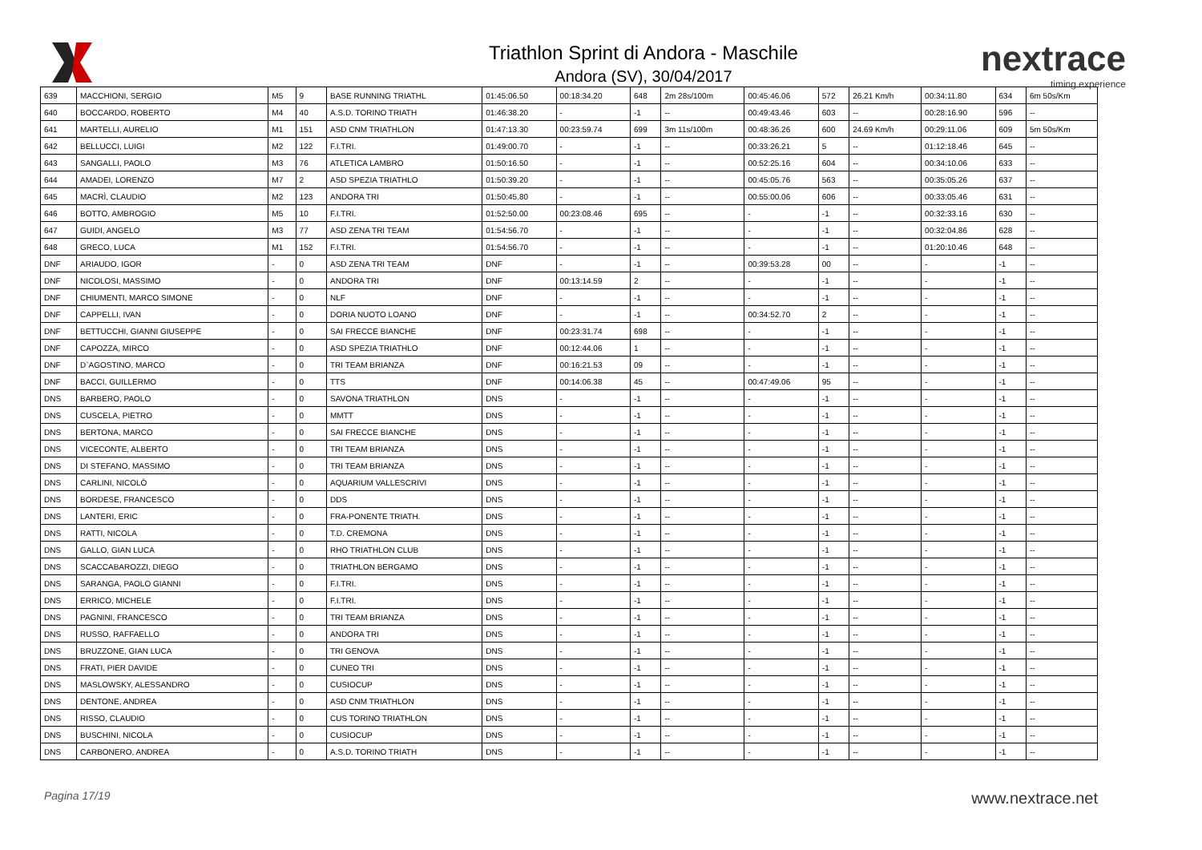Triathlon Sprint di Andora - Maschile
Andora (SV), 30/04/2017
nextrace
timing experience
| 639 | MACCHIONI, SERGIO | M5 | 9 | BASE RUNNING TRIATHL | 01:45:06.50 | 00:18:34.20 | 648 | 2m 28s/100m | 00:45:46.06 | 572 | 26.21 Km/h | 00:34:11.80 | 634 | 6m 50s/Km |
| 640 | BOCCARDO, ROBERTO | M4 | 40 | A.S.D. TORINO TRIATH | 01:46:38.20 | - | -1 | -- | 00:49:43.46 | 603 | -- | 00:28:16.90 | 596 | -- |
| 641 | MARTELLI, AURELIO | M1 | 151 | ASD CNM TRIATHLON | 01:47:13.30 | 00:23:59.74 | 699 | 3m 11s/100m | 00:48:36.26 | 600 | 24.69 Km/h | 00:29:11.06 | 609 | 5m 50s/Km |
| 642 | BELLUCCI, LUIGI | M2 | 122 | F.I.TRI. | 01:49:00.70 | - | -1 | -- | 00:33:26.21 | 5 | -- | 01:12:18.46 | 645 | -- |
| 643 | SANGALLI, PAOLO | M3 | 76 | ATLETICA LAMBRO | 01:50:16.50 | - | -1 | -- | 00:52:25.16 | 604 | -- | 00:34:10.06 | 633 | -- |
| 644 | AMADEI, LORENZO | M7 | 2 | ASD SPEZIA TRIATHLO | 01:50:39.20 | - | -1 | -- | 00:45:05.76 | 563 | -- | 00:35:05.26 | 637 | -- |
| 645 | MACRÌ, CLAUDIO | M2 | 123 | ANDORA TRI | 01:50:45.80 | - | -1 | -- | 00:55:00.06 | 606 | -- | 00:33:05.46 | 631 | -- |
| 646 | BOTTO, AMBROGIO | M5 | 10 | F.I.TRI. | 01:52:50.00 | 00:23:08.46 | 695 | -- | - | -1 | -- | 00:32:33.16 | 630 | -- |
| 647 | GUIDI, ANGELO | M3 | 77 | ASD ZENA TRI TEAM | 01:54:56.70 | - | -1 | -- | - | -1 | -- | 00:32:04.86 | 628 | -- |
| 648 | GRECO, LUCA | M1 | 152 | F.I.TRI. | 01:54:56.70 | - | -1 | -- | - | -1 | -- | 01:20:10.46 | 648 | -- |
| DNF | ARIAUDO, IGOR | - | 0 | ASD ZENA TRI TEAM | DNF | - | -1 | -- | 00:39:53.28 | 00 | -- | - | -1 | -- |
| DNF | NICOLOSI, MASSIMO | - | 0 | ANDORA TRI | DNF | 00:13:14.59 | 2 | -- | - | -1 | -- | - | -1 | -- |
| DNF | CHIUMENTI, MARCO SIMONE | - | 0 | NLF | DNF | - | -1 | -- | - | -1 | -- | - | -1 | -- |
| DNF | CAPPELLI, IVAN | - | 0 | DORIA NUOTO LOANO | DNF | - | -1 | -- | 00:34:52.70 | 2 | -- | - | -1 | -- |
| DNF | BETTUCCHI, GIANNI GIUSEPPE | - | 0 | SAI FRECCE BIANCHE | DNF | 00:23:31.74 | 698 | -- | - | -1 | -- | - | -1 | -- |
| DNF | CAPOZZA, MIRCO | - | 0 | ASD SPEZIA TRIATHLO | DNF | 00:12:44.06 | 1 | -- | - | -1 | -- | - | -1 | -- |
| DNF | D`AGOSTINO, MARCO | - | 0 | TRI TEAM BRIANZA | DNF | 00:16:21.53 | 09 | -- | - | -1 | -- | - | -1 | -- |
| DNF | BACCI, GUILLERMO | - | 0 | TTS | DNF | 00:14:06.38 | 45 | -- | 00:47:49.06 | 95 | -- | - | -1 | -- |
| DNS | BARBERO, PAOLO | - | 0 | SAVONA TRIATHLON | DNS | - | -1 | -- | - | -1 | -- | - | -1 | -- |
| DNS | CUSCELA, PIETRO | - | 0 | MMTT | DNS | - | -1 | -- | - | -1 | -- | - | -1 | -- |
| DNS | BERTONA, MARCO | - | 0 | SAI FRECCE BIANCHE | DNS | - | -1 | -- | - | -1 | -- | - | -1 | -- |
| DNS | VICECONTE, ALBERTO | - | 0 | TRI TEAM BRIANZA | DNS | - | -1 | -- | - | -1 | -- | - | -1 | -- |
| DNS | DI STEFANO, MASSIMO | - | 0 | TRI TEAM BRIANZA | DNS | - | -1 | -- | - | -1 | -- | - | -1 | -- |
| DNS | CARLINI, NICOLÒ | - | 0 | AQUARIUM VALLESCRIVI | DNS | - | -1 | -- | - | -1 | -- | - | -1 | -- |
| DNS | BORDESE, FRANCESCO | - | 0 | DDS | DNS | - | -1 | -- | - | -1 | -- | - | -1 | -- |
| DNS | LANTERI, ERIC | - | 0 | FRA-PONENTE TRIATH. | DNS | - | -1 | -- | - | -1 | -- | - | -1 | -- |
| DNS | RATTI, NICOLA | - | 0 | T.D. CREMONA | DNS | - | -1 | -- | - | -1 | -- | - | -1 | -- |
| DNS | GALLO, GIAN LUCA | - | 0 | RHO TRIATHLON CLUB | DNS | - | -1 | -- | - | -1 | -- | - | -1 | -- |
| DNS | SCACCABAROZZI, DIEGO | - | 0 | TRIATHLON BERGAMO | DNS | - | -1 | -- | - | -1 | -- | - | -1 | -- |
| DNS | SARANGA, PAOLO GIANNI | - | 0 | F.I.TRI. | DNS | - | -1 | -- | - | -1 | -- | - | -1 | -- |
| DNS | ERRICO, MICHELE | - | 0 | F.I.TRI. | DNS | - | -1 | -- | - | -1 | -- | - | -1 | -- |
| DNS | PAGNINI, FRANCESCO | - | 0 | TRI TEAM BRIANZA | DNS | - | -1 | -- | - | -1 | -- | - | -1 | -- |
| DNS | RUSSO, RAFFAELLO | - | 0 | ANDORA TRI | DNS | - | -1 | -- | - | -1 | -- | - | -1 | -- |
| DNS | BRUZZONE, GIAN LUCA | - | 0 | TRI GENOVA | DNS | - | -1 | -- | - | -1 | -- | - | -1 | -- |
| DNS | FRATI, PIER DAVIDE | - | 0 | CUNEO TRI | DNS | - | -1 | -- | - | -1 | -- | - | -1 | -- |
| DNS | MASLOWSKY, ALESSANDRO | - | 0 | CUSIOCUP | DNS | - | -1 | -- | - | -1 | -- | - | -1 | -- |
| DNS | DENTONE, ANDREA | - | 0 | ASD CNM TRIATHLON | DNS | - | -1 | -- | - | -1 | -- | - | -1 | -- |
| DNS | RISSO, CLAUDIO | - | 0 | CUS TORINO TRIATHLON | DNS | - | -1 | -- | - | -1 | -- | - | -1 | -- |
| DNS | BUSCHINI, NICOLA | - | 0 | CUSIOCUP | DNS | - | -1 | -- | - | -1 | -- | - | -1 | -- |
| DNS | CARBONERO, ANDREA | - | 0 | A.S.D. TORINO TRIATH | DNS | - | -1 | -- | - | -1 | -- | - | -1 | -- |
Pagina 17/19 www.nextrace.net